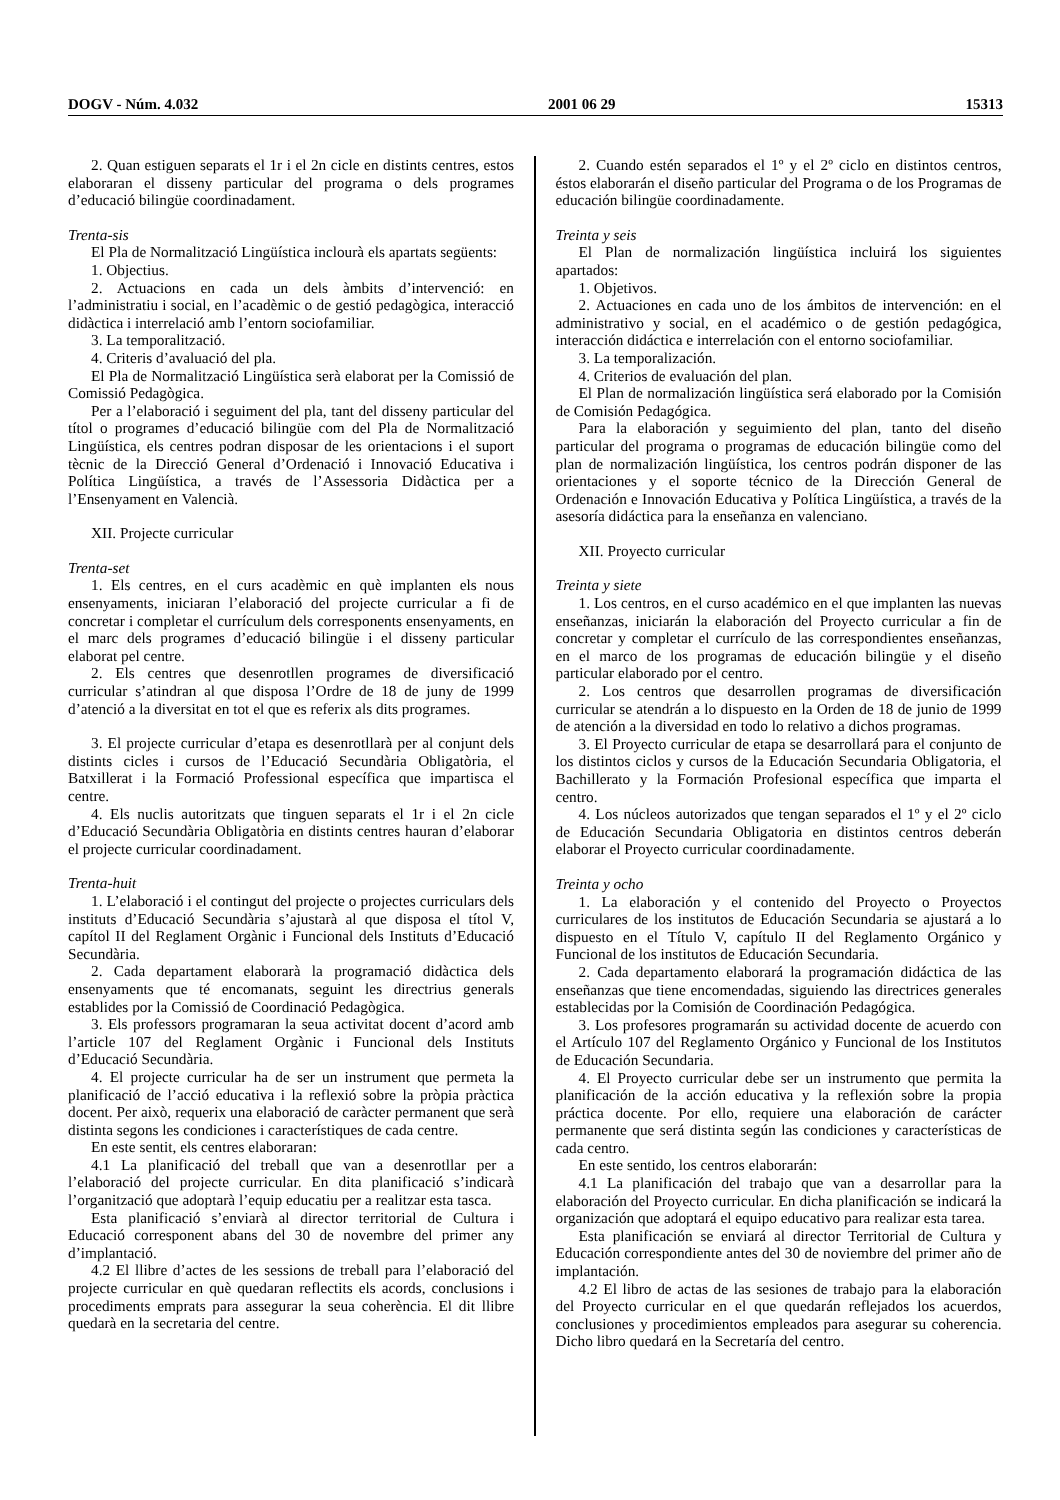DOGV - Núm. 4.032 2001 06 29 15313
2. Quan estiguen separats el 1r i el 2n cicle en distints centres, estos elaboraran el disseny particular del programa o dels programes d’educació bilingüe coordinadament.
Trenta-sis
El Pla de Normalització Lingüística inclourà els apartats següents:
1. Objectius.
2. Actuacions en cada un dels àmbits d’intervenció: en l’administratiu i social, en l’acadèmic o de gestió pedagògica, interacció didàctica i interrelació amb l’entorn sociofamiliar.
3. La temporalització.
4. Criteris d’avaluació del pla.
El Pla de Normalització Lingüística serà elaborat per la Comissió de Comissió Pedagògica.
Per a l’elaboració i seguiment del pla, tant del disseny particular del títol o programes d’educació bilingüe com del Pla de Normalització Lingüística, els centres podran disposar de les orientacions i el suport tècnic de la Direcció General d’Ordenació i Innovació Educativa i Política Lingüística, a través de l’Assessoria Didàctica per a l’Ensenyament en Valencià.
XII. Projecte curricular
Trenta-set
1. Els centres, en el curs acadèmic en què implanten els nous ensenyaments, iniciaran l’elaboració del projecte curricular a fi de concretar i completar el currículum dels corresponents ensenyaments, en el marc dels programes d’educació bilingüe i el disseny particular elaborat pel centre.
2. Els centres que desenrotllen programes de diversificació curricular s’atindran al que disposa l’Ordre de 18 de juny de 1999 d’atenció a la diversitat en tot el que es referix als dits programes.
3. El projecte curricular d’etapa es desenrotllarà per al conjunt dels distints cicles i cursos de l’Educació Secundària Obligatòria, el Batxillerat i la Formació Professional específica que impartisca el centre.
4. Els nuclis autoritzats que tinguen separats el 1r i el 2n cicle d’Educació Secundària Obligatòria en distints centres hauran d’elaborar el projecte curricular coordinadament.
Trenta-huit
1. L’elaboració i el contingut del projecte o projectes curriculars dels instituts d’Educació Secundària s’ajustarà al que disposa el títol V, capítol II del Reglament Orgànic i Funcional dels Instituts d’Educació Secundària.
2. Cada departament elaborarà la programació didàctica dels ensenyaments que té encomanats, seguint les directrius generals establides por la Comissió de Coordinació Pedagògica.
3. Els professors programaran la seua activitat docent d’acord amb l’article 107 del Reglament Orgànic i Funcional dels Instituts d’Educació Secundària.
4. El projecte curricular ha de ser un instrument que permeta la planificació de l’acció educativa i la reflexió sobre la pròpia pràctica docent. Per això, requerix una elaboració de caràcter permanent que serà distinta segons les condiciones i característiques de cada centre.
En este sentit, els centres elaboraran:
4.1 La planificació del treball que van a desenrotllar per a l’elaboració del projecte curricular. En dita planificació s’indicarà l’organització que adoptarà l’equip educatiu per a realitzar esta tasca.
Esta planificació s’enviarà al director territorial de Cultura i Educació corresponent abans del 30 de novembre del primer any d’implantació.
4.2 El llibre d’actes de les sessions de treball para l’elaboració del projecte curricular en què quedaran reflectits els acords, conclusions i procediments emprats para assegurar la seua coherència. El dit llibre quedarà en la secretaria del centre.
2. Cuando estén separados el 1º y el 2º ciclo en distintos centros, éstos elaborarán el diseño particular del Programa o de los Programas de educación bilingüe coordinadamente.
Treinta y seis
El Plan de normalización lingüística incluirá los siguientes apartados:
1. Objetivos.
2. Actuaciones en cada uno de los ámbitos de intervención: en el administrativo y social, en el académico o de gestión pedagógica, interacción didáctica e interrelación con el entorno sociofamiliar.
3. La temporalización.
4. Criterios de evaluación del plan.
El Plan de normalización lingüística será elaborado por la Comisión de Comisión Pedagógica.
Para la elaboración y seguimiento del plan, tanto del diseño particular del programa o programas de educación bilingüe como del plan de normalización lingüística, los centros podrán disponer de las orientaciones y el soporte técnico de la Dirección General de Ordenación e Innovación Educativa y Política Lingüística, a través de la asesoría didáctica para la enseñanza en valenciano.
XII. Proyecto curricular
Treinta y siete
1. Los centros, en el curso académico en el que implanten las nuevas enseñanzas, iniciarán la elaboración del Proyecto curricular a fin de concretar y completar el currículo de las correspondientes enseñanzas, en el marco de los programas de educación bilingüe y el diseño particular elaborado por el centro.
2. Los centros que desarrollen programas de diversificación curricular se atendrán a lo dispuesto en la Orden de 18 de junio de 1999 de atención a la diversidad en todo lo relativo a dichos programas.
3. El Proyecto curricular de etapa se desarrollará para el conjunto de los distintos ciclos y cursos de la Educación Secundaria Obligatoria, el Bachillerato y la Formación Profesional específica que imparta el centro.
4. Los núcleos autorizados que tengan separados el 1º y el 2º ciclo de Educación Secundaria Obligatoria en distintos centros deberán elaborar el Proyecto curricular coordinadamente.
Treinta y ocho
1. La elaboración y el contenido del Proyecto o Proyectos curriculares de los institutos de Educación Secundaria se ajustará a lo dispuesto en el Título V, capítulo II del Reglamento Orgánico y Funcional de los institutos de Educación Secundaria.
2. Cada departamento elaborará la programación didáctica de las enseñanzas que tiene encomendadas, siguiendo las directrices generales establecidas por la Comisión de Coordinación Pedagógica.
3. Los profesores programarán su actividad docente de acuerdo con el Artículo 107 del Reglamento Orgánico y Funcional de los Institutos de Educación Secundaria.
4. El Proyecto curricular debe ser un instrumento que permita la planificación de la acción educativa y la reflexión sobre la propia práctica docente. Por ello, requiere una elaboración de carácter permanente que será distinta según las condiciones y características de cada centro.
En este sentido, los centros elaborarán:
4.1 La planificación del trabajo que van a desarrollar para la elaboración del Proyecto curricular. En dicha planificación se indicará la organización que adoptará el equipo educativo para realizar esta tarea.
Esta planificación se enviará al director Territorial de Cultura y Educación correspondiente antes del 30 de noviembre del primer año de implantación.
4.2 El libro de actas de las sesiones de trabajo para la elaboración del Proyecto curricular en el que quedarán reflejados los acuerdos, conclusiones y procedimientos empleados para asegurar su coherencia. Dicho libro quedará en la Secretaría del centro.